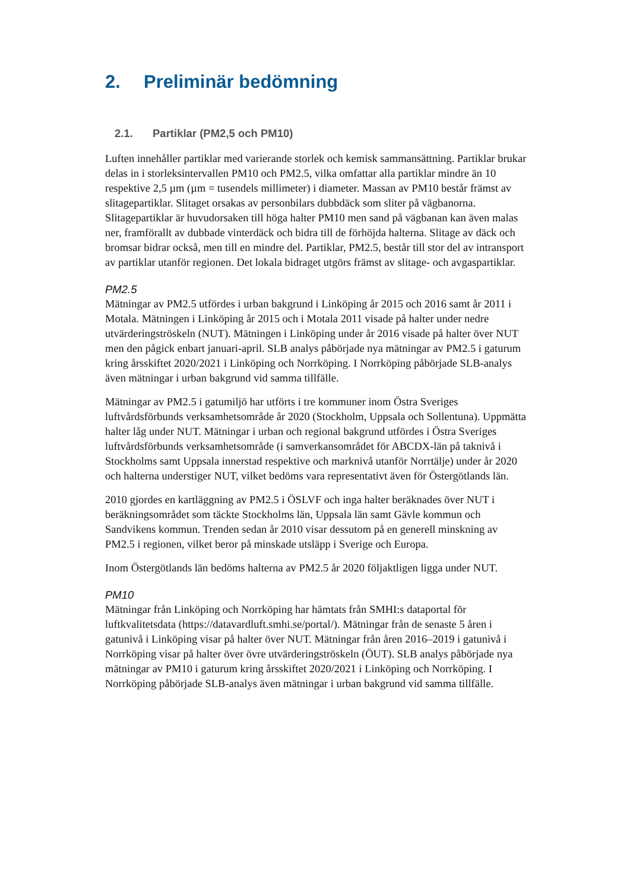2. Preliminär bedömning
2.1. Partiklar (PM2,5 och PM10)
Luften innehåller partiklar med varierande storlek och kemisk sammansättning. Partiklar brukar delas in i storleksintervallen PM10 och PM2.5, vilka omfattar alla partiklar mindre än 10 respektive 2,5 µm (µm = tusendels millimeter) i diameter. Massan av PM10 består främst av slitagepartiklar. Slitaget orsakas av personbilars dubbdäck som sliter på vägbanorna. Slitagepartiklar är huvudorsaken till höga halter PM10 men sand på vägbanan kan även malas ner, framförallt av dubbade vinterdäck och bidra till de förhöjda halterna. Slitage av däck och bromsar bidrar också, men till en mindre del. Partiklar, PM2.5, består till stor del av intransport av partiklar utanför regionen. Det lokala bidraget utgörs främst av slitage- och avgaspartiklar.
PM2.5
Mätningar av PM2.5 utfördes i urban bakgrund i Linköping år 2015 och 2016 samt år 2011 i Motala. Mätningen i Linköping år 2015 och i Motala 2011 visade på halter under nedre utvärderingströskeln (NUT). Mätningen i Linköping under år 2016 visade på halter över NUT men den pågick enbart januari-april. SLB analys påbörjade nya mätningar av PM2.5 i gaturum kring årsskiftet 2020/2021 i Linköping och Norrköping. I Norrköping påbörjade SLB-analys även mätningar i urban bakgrund vid samma tillfälle.
Mätningar av PM2.5 i gatumiljö har utförts i tre kommuner inom Östra Sveriges luftvårdsförbunds verksamhetsområde år 2020 (Stockholm, Uppsala och Sollentuna). Uppmätta halter låg under NUT. Mätningar i urban och regional bakgrund utfördes i Östra Sveriges luftvårdsförbunds verksamhetsområde (i samverkansområdet för ABCDX-län på taknivå i Stockholms samt Uppsala innerstad respektive och marknivå utanför Norrtälje) under år 2020 och halterna understiger NUT, vilket bedöms vara representativt även för Östergötlands län.
2010 gjordes en kartläggning av PM2.5 i ÖSLVF och inga halter beräknades över NUT i beräkningsområdet som täckte Stockholms län, Uppsala län samt Gävle kommun och Sandvikens kommun. Trenden sedan år 2010 visar dessutom på en generell minskning av PM2.5 i regionen, vilket beror på minskade utsläpp i Sverige och Europa.
Inom Östergötlands län bedöms halterna av PM2.5 år 2020 följaktligen ligga under NUT.
PM10
Mätningar från Linköping och Norrköping har hämtats från SMHI:s dataportal för luftkvalitetsdata (https://datavardluft.smhi.se/portal/). Mätningar från de senaste 5 åren i gatunivå i Linköping visar på halter över NUT. Mätningar från åren 2016–2019 i gatunivå i Norrköping visar på halter över övre utvärderingströskeln (ÖUT). SLB analys påbörjade nya mätningar av PM10 i gaturum kring årsskiftet 2020/2021 i Linköping och Norrköping. I Norrköping påbörjade SLB-analys även mätningar i urban bakgrund vid samma tillfälle.